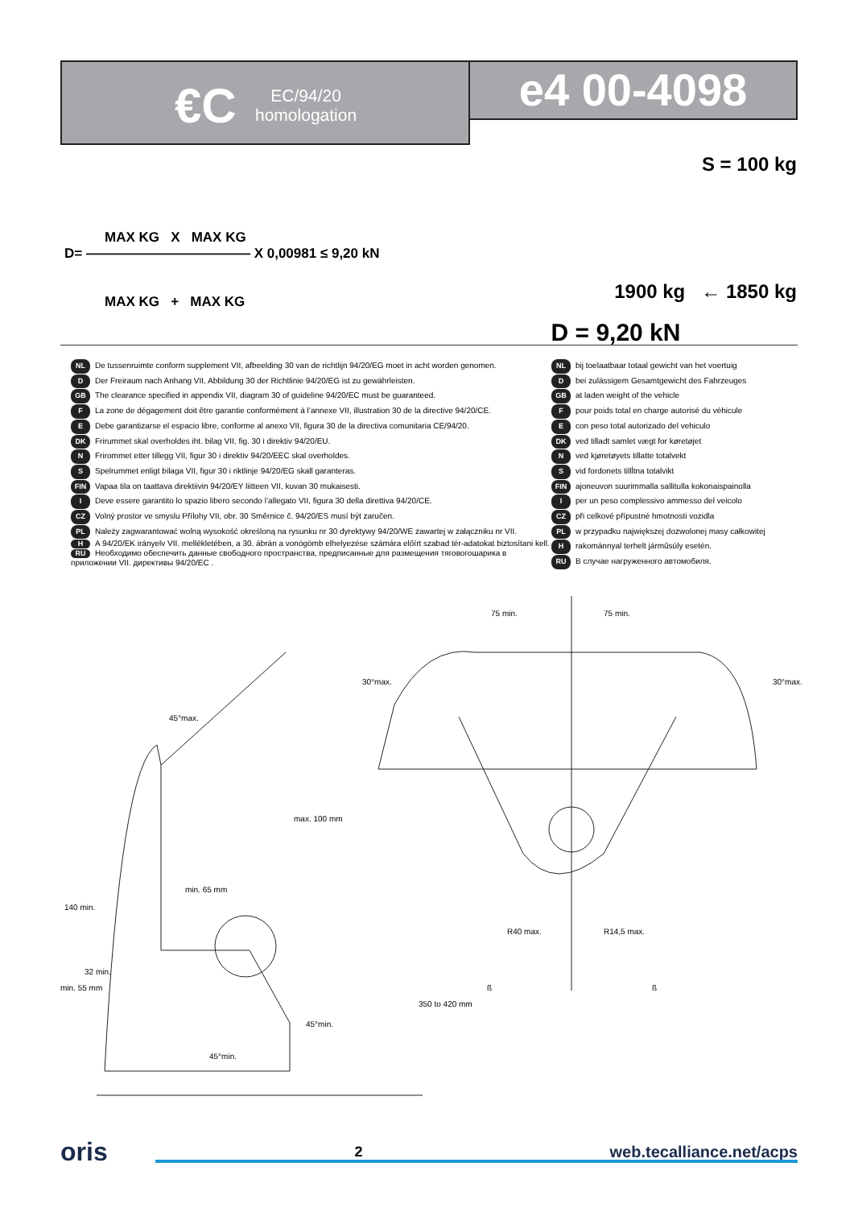€C
EC/94/20
homologation
e4 00-4098
MAX KG X MAX KG
D= ———————————— X 0,00981 ≤ 9,20 kN
MAX KG + MAX KG
S = 100 kg
1900 kg ← 1850 kg
D = 9,20 kN
NL De tussenruimte conform supplement VII, afbeelding 30 van de richtlijn 94/20/EG moet in acht worden genomen.
D Der Freiraum nach Anhang VII, Abbildung 30 der Richtlinie 94/20/EG ist zu gewährleisten.
GB The clearance specified in appendix VII, diagram 30 of guideline 94/20/EC must be guaranteed.
F La zone de dégagement doit être garantie conformément à l’annexe VII, illustration 30 de la directive 94/20/CE.
E Debe garantizarse el espacio libre, conforme al anexo VII, figura 30 de la directiva comunitaria CE/94/20.
DK Frirummet skal overholdes iht. bilag VII, fig. 30 i direktiv 94/20/EU.
N Frirommet etter tillegg VII, figur 30 i direktiv 94/20/EEC skal overholdes.
S Spelrummet enligt bilaga VII, figur 30 i riktlinje 94/20/EG skall garanteras.
FIN Vapaa tila on taattava direktiivin 94/20/EY liitteen VII, kuvan 30 mukaisesti.
I Deve essere garantito lo spazio libero secondo l’allegato VII, figura 30 della direttiva 94/20/CE.
CZ Volný prostor ve smyslu Přílohy VII, obr. 30 Směrnice č. 94/20/ES musí být zaručen.
PL Należy zagwarantować wolną wysokość określoną na rysunku nr 30 dyrektywy 94/20/WE zawartej w załączniku nr VII.
H A 94/20/EK irányelv VII. mellékletében, a 30. ábrán a vonógömb elhelyezése számára előírt szabad tér-adatokat biztosítani kell.
RU Необходимо обеспечить данные свободного пространства, предписанные для размещения тяговогошарика в приложении VII. директивы 94/20/EC .
NL bij toelaatbaar totaal gewicht van het voertuig
Dbei zulässigem Gesamtgewicht des Fahrzeuges
GB at laden weight of the vehicle
Fpour poids total en charge autorisé du véhicule
Econ peso total autorizado del vehiculo
DK ved tilladt samlet vægt for køretøjet
Nved kjøretøyets tillatte totalvekt
Svid fordonets tillĺtna totalvikt
FIN ajoneuvon suurimmalla sallitulla kokonaispainolla
Iper un peso complessivo ammesso del veicolo
CZ při celkové přípustné hmotnosti vozidla
PL w przypadku największej dozwolonej masy całkowitej
Hrakománnyal terhelt járműsúly esetén.
RU В случае нагруженного автомобиля.
45°max.
max. 100 mm
min. 65 mm
45°min.
45°min.
140 min.
min. 55 mm
32 min.
350 to 420 mm
75 min.
75 min.
30°max.
30°max.
R40 max.
R14,5 max.
ß
ß
oris 2 web.tecalliance.net/acps